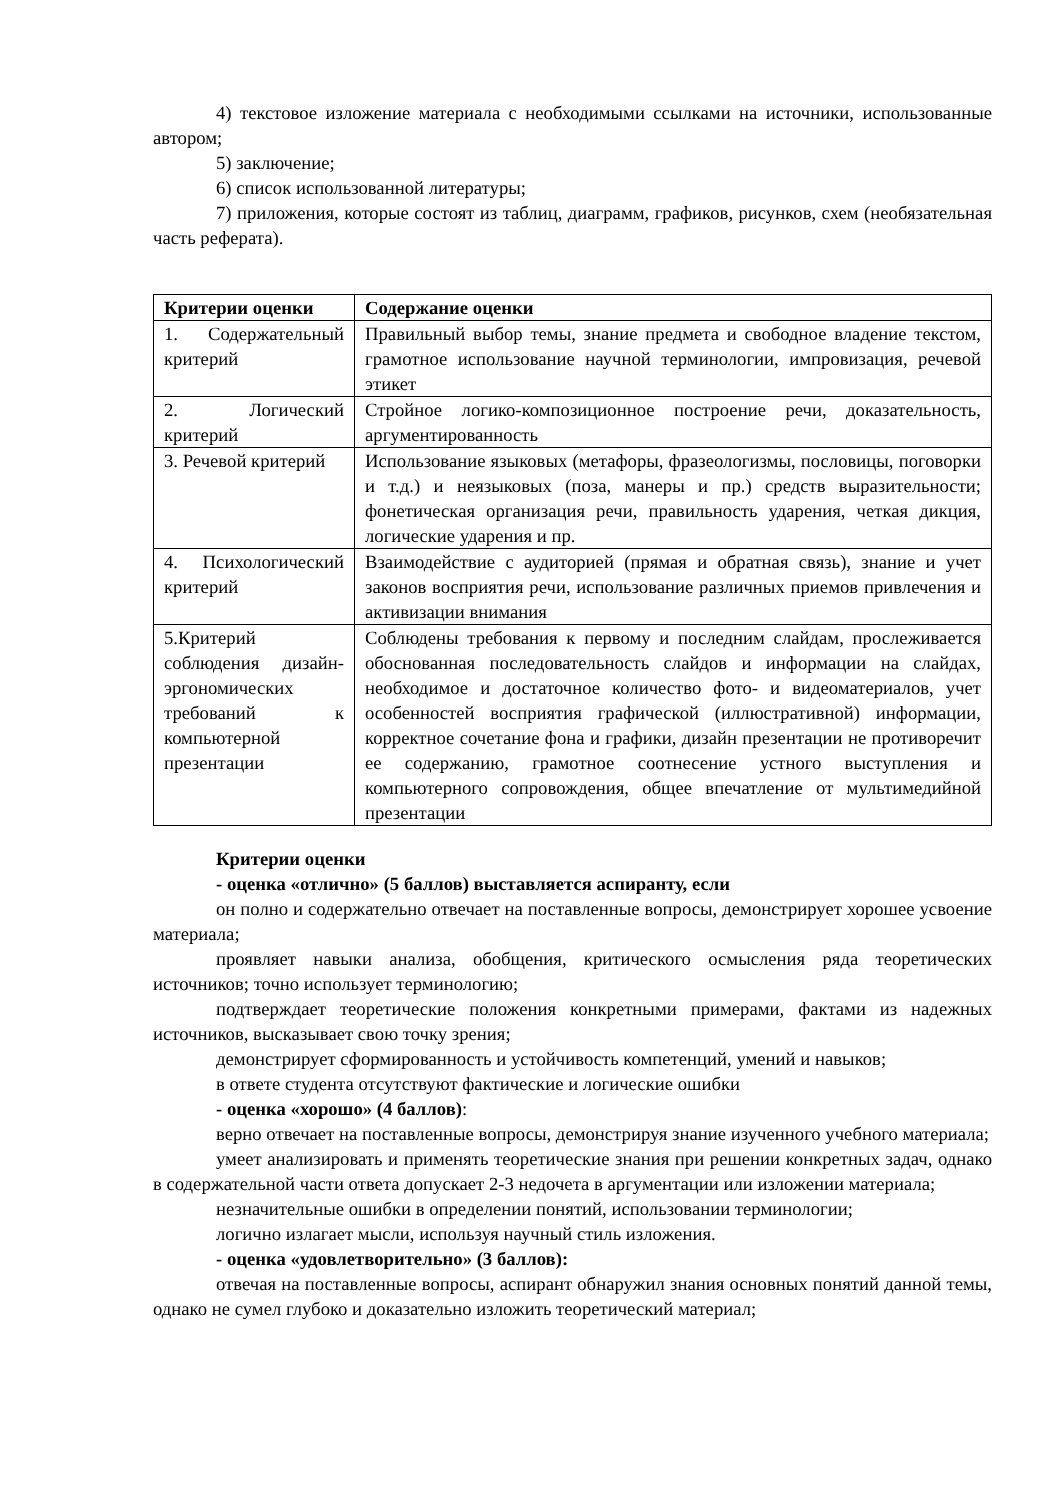4) текстовое изложение материала с необходимыми ссылками на источники, использованные автором;
5) заключение;
6) список использованной литературы;
7) приложения, которые состоят из таблиц, диаграмм, графиков, рисунков, схем (необязательная часть реферата).
| Критерии оценки | Содержание оценки |
| --- | --- |
| 1. Содержательный критерий | Правильный выбор темы, знание предмета и свободное владение текстом, грамотное использование научной терминологии, импровизация, речевой этикет |
| 2. Логический критерий | Стройное логико-композиционное построение речи, доказательность, аргументированность |
| 3. Речевой критерий | Использование языковых (метафоры, фразеологизмы, пословицы, поговорки и т.д.) и неязыковых (поза, манеры и пр.) средств выразительности; фонетическая организация речи, правильность ударения, четкая дикция, логические ударения и пр. |
| 4. Психологический критерий | Взаимодействие с аудиторией (прямая и обратная связь), знание и учет законов восприятия речи, использование различных приемов привлечения и активизации внимания |
| 5.Критерий соблюдения дизайн-эргономических требований к компьютерной презентации | Соблюдены требования к первому и последним слайдам, прослеживается обоснованная последовательность слайдов и информации на слайдах, необходимое и достаточное количество фото- и видеоматериалов, учет особенностей восприятия графической (иллюстративной) информации, корректное сочетание фона и графики, дизайн презентации не противоречит ее содержанию, грамотное соотнесение устного выступления и компьютерного сопровождения, общее впечатление от мультимедийной презентации |
Критерии оценки
- оценка «отлично» (5 баллов) выставляется аспиранту, если
он полно и содержательно отвечает на поставленные вопросы, демонстрирует хорошее усвоение материала;
проявляет навыки анализа, обобщения, критического осмысления ряда теоретических источников; точно использует терминологию;
подтверждает теоретические положения конкретными примерами, фактами из надежных источников, высказывает свою точку зрения;
демонстрирует сформированность и устойчивость компетенций, умений и навыков;
в ответе студента отсутствуют фактические и логические ошибки
- оценка «хорошо» (4 баллов):
верно отвечает на поставленные вопросы, демонстрируя знание изученного учебного материала;
умеет анализировать и применять теоретические знания при решении конкретных задач, однако в содержательной части ответа допускает 2-3 недочета в аргументации или изложении материала;
незначительные ошибки в определении понятий, использовании терминологии;
логично излагает мысли, используя научный стиль изложения.
- оценка «удовлетворительно» (3 баллов):
отвечая на поставленные вопросы, аспирант обнаружил знания основных понятий данной темы, однако не сумел глубоко и доказательно изложить теоретический материал;